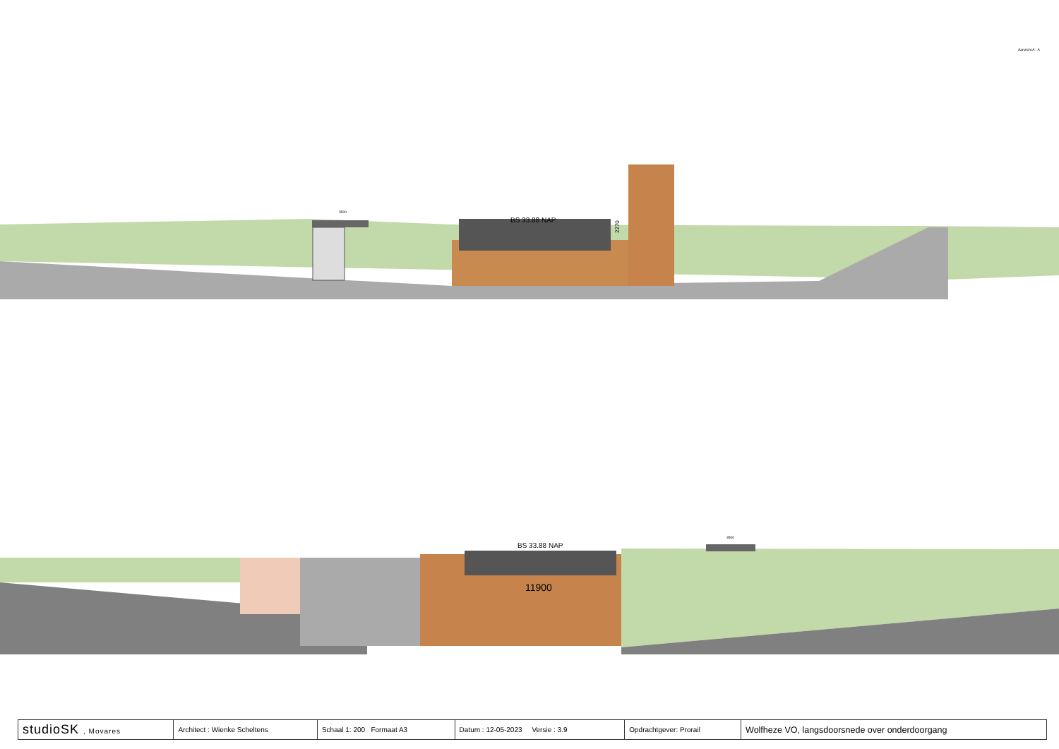BS 33.88 NAP
2270
3500
11900
BS 33.88 NAP
3500
Aanzicht A - A
| studioSK , Movares | Architect : Wienke Scheltens | Schaal 1: 200 Formaat A3 | Datum : 12-05-2023 Versie : 3.9 | Opdrachtgever: Prorail | Wolfheze VO, langsdoorsnede over onderdoorgang |